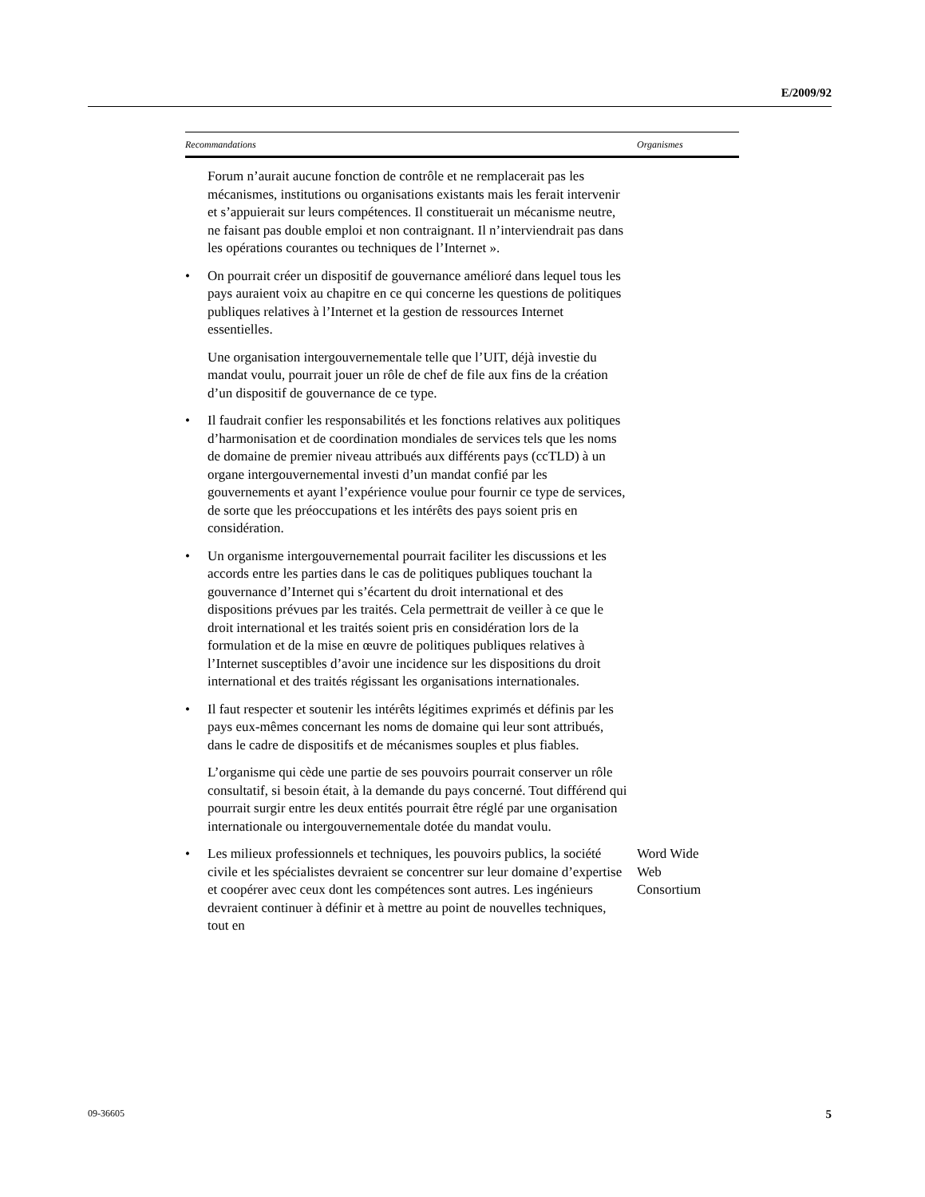E/2009/92
| Recommandations | Organismes |
| --- | --- |
| Forum n’aurait aucune fonction de contrôle et ne remplacerait pas les mécanismes, institutions ou organisations existants mais les ferait intervenir et s’appuierait sur leurs compétences. Il constituerait un mécanisme neutre, ne faisant pas double emploi et non contraignant. Il n’interviendrait pas dans les opérations courantes ou techniques de l’Internet ». | |
| • On pourrait créer un dispositif de gouvernance amélioré dans lequel tous les pays auraient voix au chapitre en ce qui concerne les questions de politiques publiques relatives à l’Internet et la gestion de ressources Internet essentielles. Une organisation intergouvernementale telle que l’UIT, déjà investie du mandat voulu, pourrait jouer un rôle de chef de file aux fins de la création d’un dispositif de gouvernance de ce type. | |
| • Il faudrait confier les responsabilités et les fonctions relatives aux politiques d’harmonisation et de coordination mondiales de services tels que les noms de domaine de premier niveau attribués aux différents pays (ccTLD) à un organe intergouvernemental investi d’un mandat confié par les gouvernements et ayant l’expérience voulue pour fournir ce type de services, de sorte que les préoccupations et les intérêts des pays soient pris en considération. | |
| • Un organisme intergouvernemental pourrait faciliter les discussions et les accords entre les parties dans le cas de politiques publiques touchant la gouvernance d’Internet qui s’écartent du droit international et des dispositions prévues par les traités. Cela permettrait de veiller à ce que le droit international et les traités soient pris en considération lors de la formulation et de la mise en œuvre de politiques publiques relatives à l’Internet susceptibles d’avoir une incidence sur les dispositions du droit international et des traités régissant les organisations internationales. | |
| • Il faut respecter et soutenir les intérêts légitimes exprimés et définis par les pays eux-mêmes concernant les noms de domaine qui leur sont attribués, dans le cadre de dispositifs et de mécanismes souples et plus fiables. L’organisme qui cède une partie de ses pouvoirs pourrait conserver un rôle consultatif, si besoin était, à la demande du pays concerné. Tout différend qui pourrait surgir entre les deux entités pourrait être réglé par une organisation internationale ou intergouvernementale dotée du mandat voulu. | |
| • Les milieux professionnels et techniques, les pouvoirs publics, la société civile et les spécialistes devraient se concentrer sur leur domaine d’expertise et coopérer avec ceux dont les compétences sont autres. Les ingénieurs devraient continuer à définir et à mettre au point de nouvelles techniques, tout en | Word Wide Web Consortium |
09-36605 5